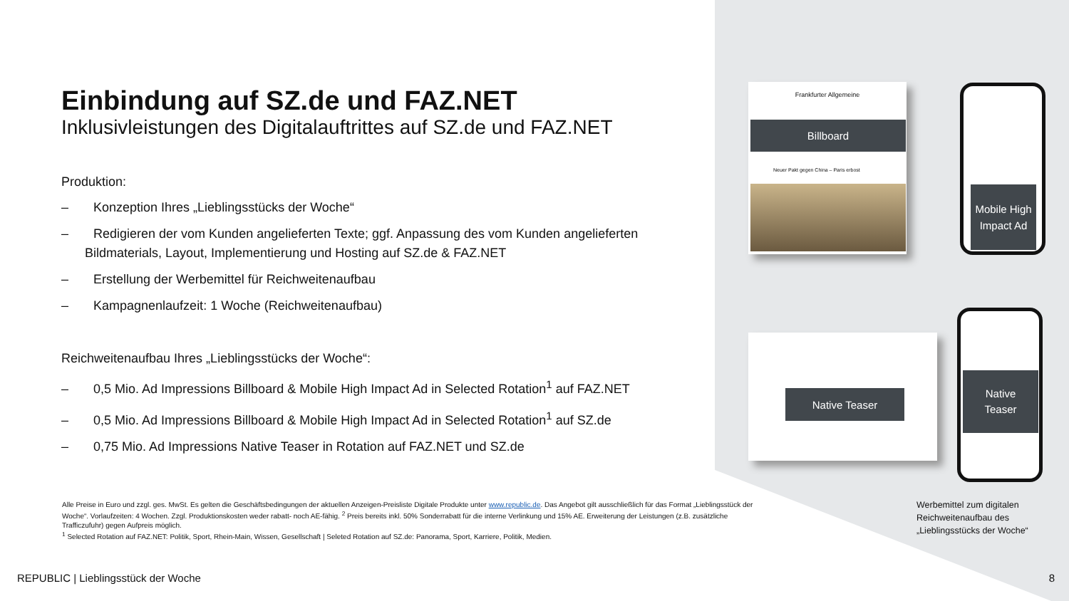Einbindung auf SZ.de und FAZ.NET
Inklusivleistungen des Digitalauftrittes auf SZ.de und FAZ.NET
Produktion:
– Konzeption Ihres „Lieblingsstücks der Woche“
– Redigieren der vom Kunden angelieferten Texte; ggf. Anpassung des vom Kunden angelieferten Bildmaterials, Layout, Implementierung und Hosting auf SZ.de & FAZ.NET
– Erstellung der Werbemittel für Reichweitenaufbau
– Kampagnenlaufzeit: 1 Woche (Reichweitenaufbau)
Reichweitenaufbau Ihres „Lieblingsstücks der Woche“:
– 0,5 Mio. Ad Impressions Billboard & Mobile High Impact Ad in Selected Rotation<sup>1</sup> auf FAZ.NET
– 0,5 Mio. Ad Impressions Billboard & Mobile High Impact Ad in Selected Rotation<sup>1</sup> auf SZ.de
– 0,75 Mio. Ad Impressions Native Teaser in Rotation auf FAZ.NET und SZ.de
Frankfurter Allgemeine
Billboard
Neuer Pakt gegen China – Paris erbost
Mobile High
Impact Ad
Native Teaser
Native
Teaser
Alle Preise in Euro und zzgl. ges. MwSt. Es gelten die Geschäftsbedingungen der aktuellen Anzeigen-Preisliste Digitale Produkte unter www.republic.de. Das Angebot gilt ausschließlich für das Format „Lieblingsstück der Woche“. Vorlaufzeiten: 4 Wochen. Zzgl. Produktionskosten weder rabatt- noch AE-fähig. <sup>2</sup> Preis bereits inkl. 50% Sonderrabatt für die interne Verlinkung und 15% AE. Erweiterung der Leistungen (z.B. zusätzliche Trafficzufuhr) gegen Aufpreis möglich.
<sup>1</sup> Selected Rotation auf FAZ.NET: Politik, Sport, Rhein-Main, Wissen, Gesellschaft | Seleted Rotation auf SZ.de: Panorama, Sport, Karriere, Politik, Medien.
Werbemittel zum digitalen
Reichweitenaufbau des
„Lieblingsstücks der Woche“
REPUBLIC | Lieblingsstück der Woche
8